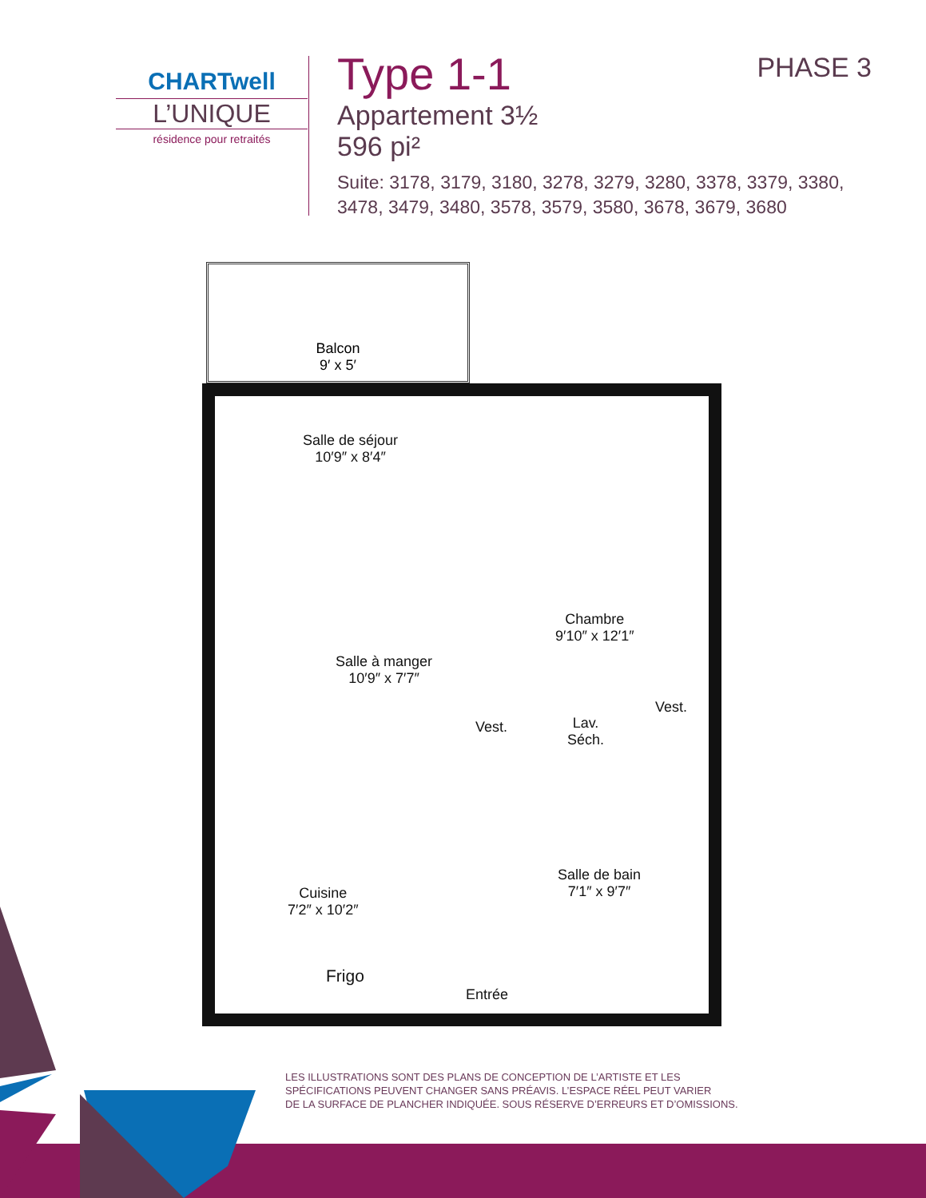CHARTwell
L’UNIQUE
résidence pour retraités
Type 1-1
Appartement 3½
596 pi²
Suite: 3178, 3179, 3180, 3278, 3279, 3280, 3378, 3379, 3380,
3478, 3479, 3480, 3578, 3579, 3580, 3678, 3679, 3680
PHASE 3
Balcon
9′ x 5′
Salle de séjour
10′9″ x 8′4″
Chambre
9′10″ x 12′1″
Salle à manger
10′9″ x 7′7″
Vest.
Lav.
Séch.
Vest.
Cuisine
7′2″ x 10′2″
Salle de bain
7′1″ x 9′7″
Frigo
Entrée
LES ILLUSTRATIONS SONT DES PLANS DE CONCEPTION DE L’ARTISTE ET LES
SPÉCIFICATIONS PEUVENT CHANGER SANS PRÉAVIS. L’ESPACE RÉEL PEUT VARIER
DE LA SURFACE DE PLANCHER INDIQUÉE. SOUS RÉSERVE D’ERREURS ET D’OMISSIONS.